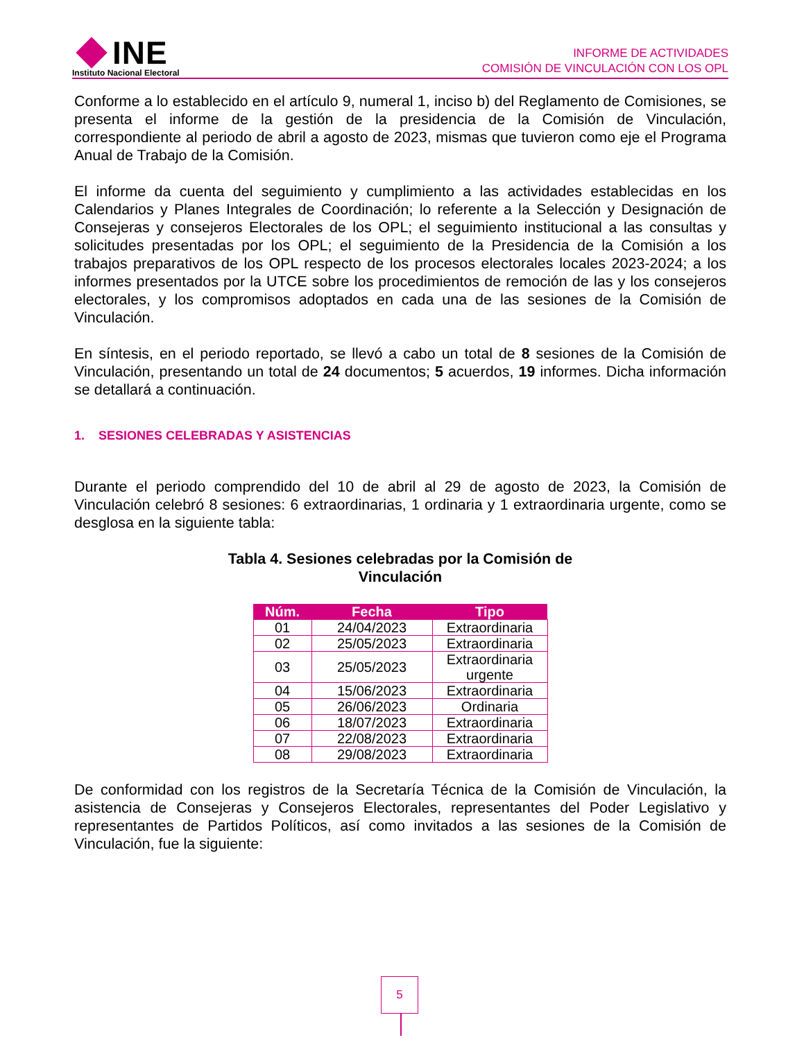INE
Instituto Nacional Electoral
INFORME DE ACTIVIDADES
COMISIÓN DE VINCULACIÓN CON LOS OPL
Conforme a lo establecido en el artículo 9, numeral 1, inciso b) del Reglamento de Comisiones, se presenta el informe de la gestión de la presidencia de la Comisión de Vinculación, correspondiente al periodo de abril a agosto de 2023, mismas que tuvieron como eje el Programa Anual de Trabajo de la Comisión.
El informe da cuenta del seguimiento y cumplimiento a las actividades establecidas en los Calendarios y Planes Integrales de Coordinación; lo referente a la Selección y Designación de Consejeras y consejeros Electorales de los OPL; el seguimiento institucional a las consultas y solicitudes presentadas por los OPL; el seguimiento de la Presidencia de la Comisión a los trabajos preparativos de los OPL respecto de los procesos electorales locales 2023-2024; a los informes presentados por la UTCE sobre los procedimientos de remoción de las y los consejeros electorales, y los compromisos adoptados en cada una de las sesiones de la Comisión de Vinculación.
En síntesis, en el periodo reportado, se llevó a cabo un total de 8 sesiones de la Comisión de Vinculación, presentando un total de 24 documentos; 5 acuerdos, 19 informes. Dicha información se detallará a continuación.
1. SESIONES CELEBRADAS Y ASISTENCIAS
Durante el periodo comprendido del 10 de abril al 29 de agosto de 2023, la Comisión de Vinculación celebró 8 sesiones: 6 extraordinarias, 1 ordinaria y 1 extraordinaria urgente, como se desglosa en la siguiente tabla:
Tabla 4. Sesiones celebradas por la Comisión de
Vinculación
| Núm. | Fecha | Tipo |
| --- | --- | --- |
| 01 | 24/04/2023 | Extraordinaria |
| 02 | 25/05/2023 | Extraordinaria |
| 03 | 25/05/2023 | Extraordinaria urgente |
| 04 | 15/06/2023 | Extraordinaria |
| 05 | 26/06/2023 | Ordinaria |
| 06 | 18/07/2023 | Extraordinaria |
| 07 | 22/08/2023 | Extraordinaria |
| 08 | 29/08/2023 | Extraordinaria |
De conformidad con los registros de la Secretaría Técnica de la Comisión de Vinculación, la asistencia de Consejeras y Consejeros Electorales, representantes del Poder Legislativo y representantes de Partidos Políticos, así como invitados a las sesiones de la Comisión de Vinculación, fue la siguiente:
5